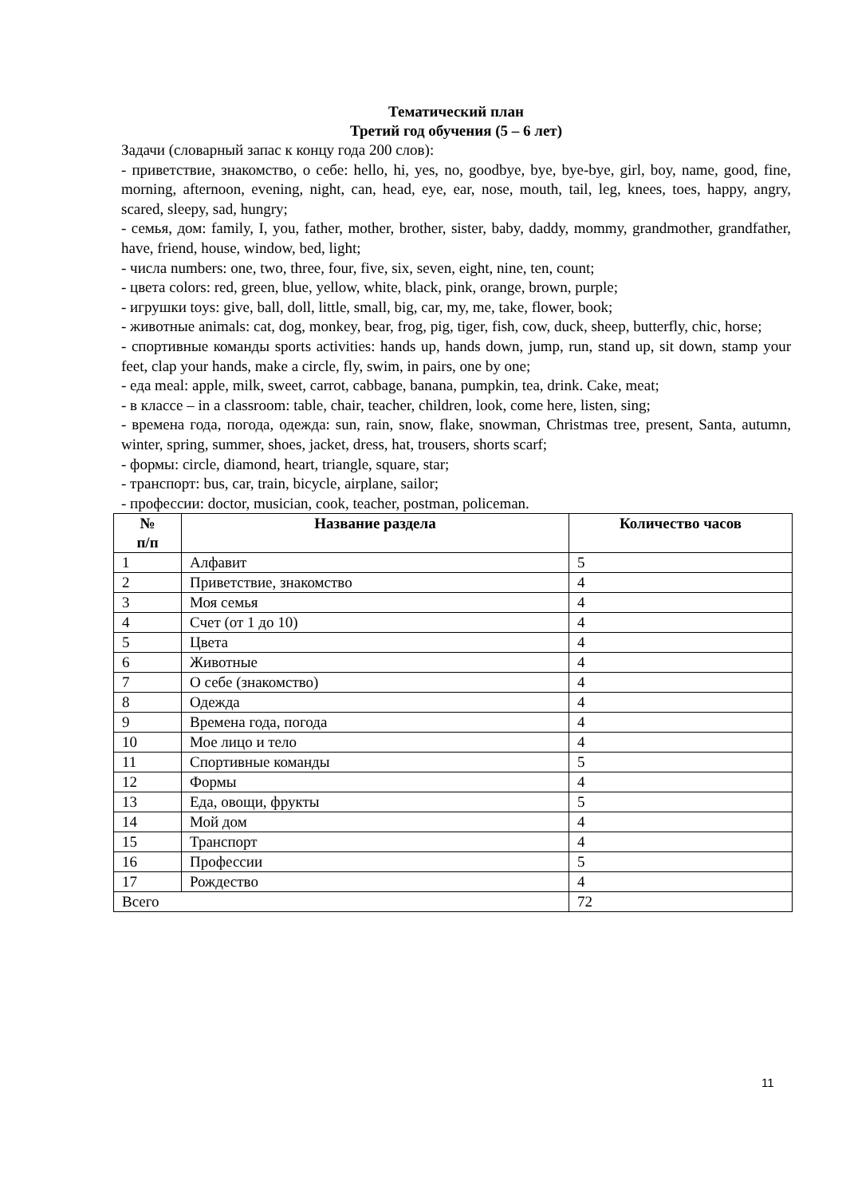Тематический план
Третий год обучения (5 – 6 лет)
Задачи (словарный запас к концу года 200 слов):
- приветствие, знакомство, о себе: hello, hi, yes, no, goodbye, bye, bye-bye, girl, boy, name, good, fine, morning, afternoon, evening, night, can, head, eye, ear, nose, mouth, tail, leg, knees, toes, happy, angry, scared, sleepy, sad, hungry;
- семья, дом: family, I, you, father, mother, brother, sister, baby, daddy, mommy, grandmother, grandfather, have, friend, house, window, bed, light;
- числа numbers: one, two, three, four, five, six, seven, eight, nine, ten, count;
- цвета colors: red, green, blue, yellow, white, black, pink, orange, brown, purple;
- игрушки toys: give, ball, doll, little, small, big, car, my, me, take, flower, book;
- животные animals: cat, dog, monkey, bear, frog, pig, tiger, fish, cow, duck, sheep, butterfly, chic, horse;
- спортивные команды sports activities: hands up, hands down, jump, run, stand up, sit down, stamp your feet, clap your hands, make a circle, fly, swim, in pairs, one by one;
- еда meal: apple, milk, sweet, carrot, cabbage, banana, pumpkin, tea, drink. Cake, meat;
- в классе – in a classroom: table, chair, teacher, children, look, come here, listen, sing;
- времена года, погода, одежда: sun, rain, snow, flake, snowman, Christmas tree, present, Santa, autumn, winter, spring, summer, shoes, jacket, dress, hat, trousers, shorts scarf;
- формы: circle, diamond, heart, triangle, square, star;
- транспорт: bus, car, train, bicycle, airplane, sailor;
- профессии: doctor, musician, cook, teacher, postman, policeman.
| № п/п | Название раздела | Количество часов |
| --- | --- | --- |
| 1 | Алфавит | 5 |
| 2 | Приветствие, знакомство | 4 |
| 3 | Моя семья | 4 |
| 4 | Счет (от 1 до 10) | 4 |
| 5 | Цвета | 4 |
| 6 | Животные | 4 |
| 7 | О себе (знакомство) | 4 |
| 8 | Одежда | 4 |
| 9 | Времена года, погода | 4 |
| 10 | Мое лицо и тело | 4 |
| 11 | Спортивные команды | 5 |
| 12 | Формы | 4 |
| 13 | Еда, овощи, фрукты | 5 |
| 14 | Мой дом | 4 |
| 15 | Транспорт | 4 |
| 16 | Профессии | 5 |
| 17 | Рождество | 4 |
| Всего | | 72 |
11